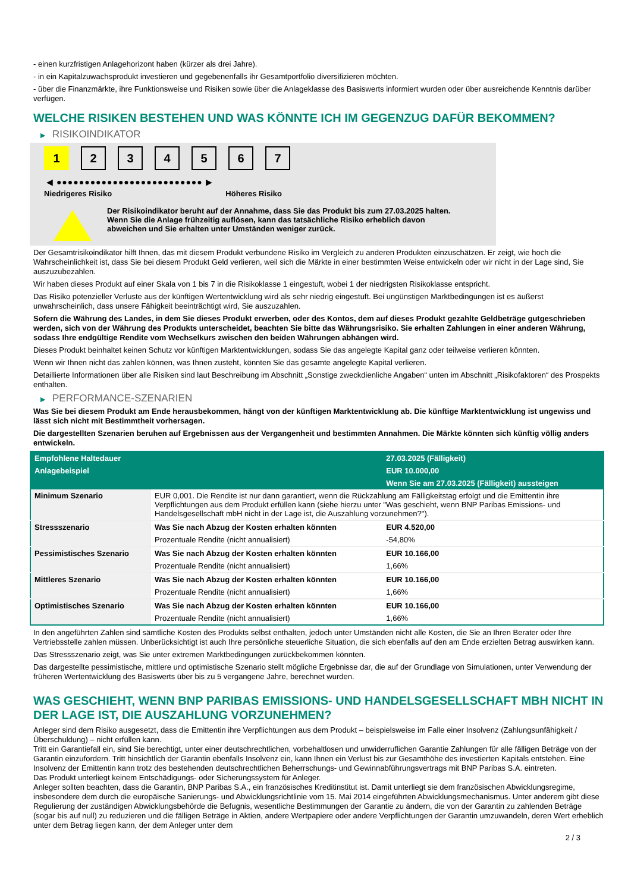- einen kurzfristigen Anlagehorizont haben (kürzer als drei Jahre).
- in ein Kapitalzuwachsprodukt investieren und gegebenenfalls ihr Gesamtportfolio diversifizieren möchten.
- über die Finanzmärkte, ihre Funktionsweise und Risiken sowie über die Anlageklasse des Basiswerts informiert wurden oder über ausreichende Kenntnis darüber verfügen.
WELCHE RISIKEN BESTEHEN UND WAS KÖNNTE ICH IM GEGENZUG DAFÜR BEKOMMEN?
▶ RISIKOINDIKATOR
1 2 3 4 5 6 7
◀ ●●●●●●●●●●●●●●●●●●●●●●●●●● ▶
Niedrigeres Risiko Höheres Risiko
Der Risikoindikator beruht auf der Annahme, dass Sie das Produkt bis zum 27.03.2025 halten.
Wenn Sie die Anlage frühzeitig auflösen, kann das tatsächliche Risiko erheblich davon abweichen und Sie erhalten unter Umständen weniger zurück.
Der Gesamtrisikoindikator hilft Ihnen, das mit diesem Produkt verbundene Risiko im Vergleich zu anderen Produkten einzuschätzen. Er zeigt, wie hoch die Wahrscheinlichkeit ist, dass Sie bei diesem Produkt Geld verlieren, weil sich die Märkte in einer bestimmten Weise entwickeln oder wir nicht in der Lage sind, Sie auszuzubezahlen.
Wir haben dieses Produkt auf einer Skala von 1 bis 7 in die Risikoklasse 1 eingestuft, wobei 1 der niedrigsten Risikoklasse entspricht.
Das Risiko potenzieller Verluste aus der künftigen Wertentwicklung wird als sehr niedrig eingestuft. Bei ungünstigen Marktbedingungen ist es äußerst unwahrscheinlich, dass unsere Fähigkeit beeinträchtigt wird, Sie auszuzahlen.
Sofern die Währung des Landes, in dem Sie dieses Produkt erwerben, oder des Kontos, dem auf dieses Produkt gezahlte Geldbeträge gutgeschrieben werden, sich von der Währung des Produkts unterscheidet, beachten Sie bitte das Währungsrisiko. Sie erhalten Zahlungen in einer anderen Währung, sodass Ihre endgültige Rendite vom Wechselkurs zwischen den beiden Währungen abhängen wird.
Dieses Produkt beinhaltet keinen Schutz vor künftigen Marktentwicklungen, sodass Sie das angelegte Kapital ganz oder teilweise verlieren könnten.
Wenn wir Ihnen nicht das zahlen können, was Ihnen zusteht, könnten Sie das gesamte angelegte Kapital verlieren.
Detaillierte Informationen über alle Risiken sind laut Beschreibung im Abschnitt „Sonstige zweckdienliche Angaben“ unten im Abschnitt „Risikofaktoren“ des Prospekts enthalten.
▶ PERFORMANCE-SZENARIEN
Was Sie bei diesem Produkt am Ende herausbekommen, hängt von der künftigen Marktentwicklung ab. Die künftige Marktentwicklung ist ungewiss und lässt sich nicht mit Bestimmtheit vorhersagen.
Die dargestellten Szenarien beruhen auf Ergebnissen aus der Vergangenheit und bestimmten Annahmen. Die Märkte könnten sich künftig völlig anders entwickeln.
| Empfohlene Haltedauer | | 27.03.2025 (Fälligkeit) |
| --- | --- | --- |
| Anlagebeispiel | | EUR 10.000,00 |
| | | Wenn Sie am 27.03.2025 (Fälligkeit) aussteigen |
| Minimum Szenario | EUR 0,001. Die Rendite ist nur dann garantiert, wenn die Rückzahlung am Fälligkeitstag erfolgt und die Emittentin ihre Verpflichtungen aus dem Produkt erfüllen kann (siehe hierzu unter "Was geschieht, wenn BNP Paribas Emissions- und Handelsgesellschaft mbH nicht in der Lage ist, die Auszahlung vorzunehmen?"). | |
| Stressszenario | Was Sie nach Abzug der Kosten erhalten könnten | EUR 4.520,00 |
| | Prozentuale Rendite (nicht annualisiert) | -54,80% |
| Pessimistisches Szenario | Was Sie nach Abzug der Kosten erhalten könnten | EUR 10.166,00 |
| | Prozentuale Rendite (nicht annualisiert) | 1,66% |
| Mittleres Szenario | Was Sie nach Abzug der Kosten erhalten könnten | EUR 10.166,00 |
| | Prozentuale Rendite (nicht annualisiert) | 1,66% |
| Optimistisches Szenario | Was Sie nach Abzug der Kosten erhalten könnten | EUR 10.166,00 |
| | Prozentuale Rendite (nicht annualisiert) | 1,66% |
In den angeführten Zahlen sind sämtliche Kosten des Produkts selbst enthalten, jedoch unter Umständen nicht alle Kosten, die Sie an Ihren Berater oder Ihre Vertriebsstelle zahlen müssen. Unberücksichtigt ist auch Ihre persönliche steuerliche Situation, die sich ebenfalls auf den am Ende erzielten Betrag auswirken kann.
Das Stressszenario zeigt, was Sie unter extremen Marktbedingungen zurückbekommen könnten.
Das dargestellte pessimistische, mittlere und optimistische Szenario stellt mögliche Ergebnisse dar, die auf der Grundlage von Simulationen, unter Verwendung der früheren Wertentwicklung des Basiswerts über bis zu 5 vergangene Jahre, berechnet wurden.
WAS GESCHIEHT, WENN BNP PARIBAS EMISSIONS- UND HANDELSGESELLSCHAFT MBH NICHT IN DER LAGE IST, DIE AUSZAHLUNG VORZUNEHMEN?
Anleger sind dem Risiko ausgesetzt, dass die Emittentin ihre Verpflichtungen aus dem Produkt – beispielsweise im Falle einer Insolvenz (Zahlungsunfähigkeit / Überschuldung) – nicht erfüllen kann.
Tritt ein Garantiefall ein, sind Sie berechtigt, unter einer deutschrechtlichen, vorbehaltlosen und unwiderruflichen Garantie Zahlungen für alle fälligen Beträge von der Garantin einzufordern. Tritt hinsichtlich der Garantin ebenfalls Insolvenz ein, kann Ihnen ein Verlust bis zur Gesamthöhe des investierten Kapitals entstehen. Eine Insolvenz der Emittentin kann trotz des bestehenden deutschrechtlichen Beherrschungs- und Gewinnabführungsvertrags mit BNP Paribas S.A. eintreten.
Das Produkt unterliegt keinem Entschädigungs- oder Sicherungssystem für Anleger.
Anleger sollten beachten, dass die Garantin, BNP Paribas S.A., ein französisches Kreditinstitut ist. Damit unterliegt sie dem französischen Abwicklungsregime, insbesondere dem durch die europäische Sanierungs- und Abwicklungsrichtlinie vom 15. Mai 2014 eingeführten Abwicklungsmechanismus. Unter anderem gibt diese Regulierung der zuständigen Abwicklungsbehörde die Befugnis, wesentliche Bestimmungen der Garantie zu ändern, die von der Garantin zu zahlenden Beträge (sogar bis auf null) zu reduzieren und die fälligen Beträge in Aktien, andere Wertpapiere oder andere Verpflichtungen der Garantin umzuwandeln, deren Wert erheblich unter dem Betrag liegen kann, der dem Anleger unter dem
2 / 3